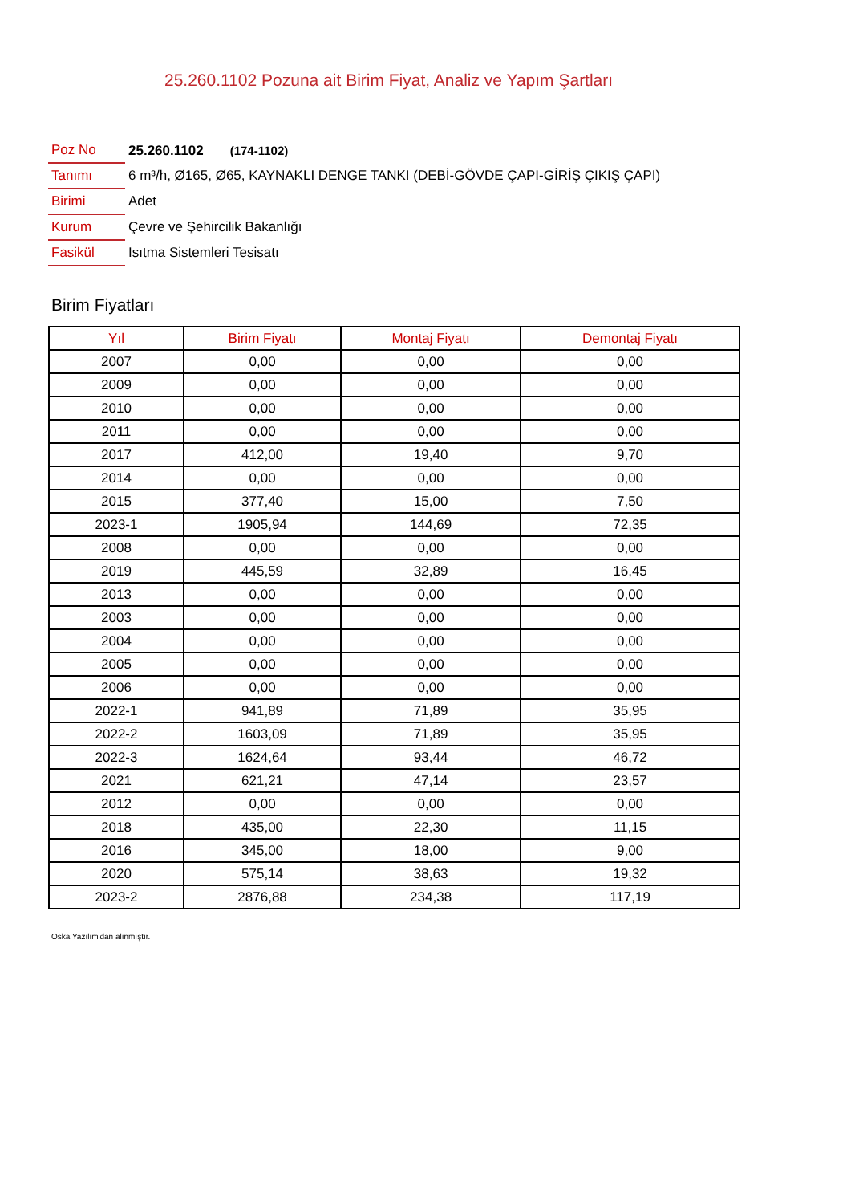25.260.1102 Pozuna ait Birim Fiyat, Analiz ve Yapım Şartları
| Poz No | 25.260.1102 (174-1102) |
| Tanımı | 6 m³/h, Ø165, Ø65, KAYNAKLI DENGE TANKI (DEBİ-GÖVDE ÇAPI-GİRİŞ ÇIKIŞ ÇAPI) |
| Birimi | Adet |
| Kurum | Çevre ve Şehircilik Bakanlığı |
| Fasikül | Isıtma Sistemleri Tesisatı |
Birim Fiyatları
| Yıl | Birim Fiyatı | Montaj Fiyatı | Demontaj Fiyatı |
| --- | --- | --- | --- |
| 2007 | 0,00 | 0,00 | 0,00 |
| 2009 | 0,00 | 0,00 | 0,00 |
| 2010 | 0,00 | 0,00 | 0,00 |
| 2011 | 0,00 | 0,00 | 0,00 |
| 2017 | 412,00 | 19,40 | 9,70 |
| 2014 | 0,00 | 0,00 | 0,00 |
| 2015 | 377,40 | 15,00 | 7,50 |
| 2023-1 | 1905,94 | 144,69 | 72,35 |
| 2008 | 0,00 | 0,00 | 0,00 |
| 2019 | 445,59 | 32,89 | 16,45 |
| 2013 | 0,00 | 0,00 | 0,00 |
| 2003 | 0,00 | 0,00 | 0,00 |
| 2004 | 0,00 | 0,00 | 0,00 |
| 2005 | 0,00 | 0,00 | 0,00 |
| 2006 | 0,00 | 0,00 | 0,00 |
| 2022-1 | 941,89 | 71,89 | 35,95 |
| 2022-2 | 1603,09 | 71,89 | 35,95 |
| 2022-3 | 1624,64 | 93,44 | 46,72 |
| 2021 | 621,21 | 47,14 | 23,57 |
| 2012 | 0,00 | 0,00 | 0,00 |
| 2018 | 435,00 | 22,30 | 11,15 |
| 2016 | 345,00 | 18,00 | 9,00 |
| 2020 | 575,14 | 38,63 | 19,32 |
| 2023-2 | 2876,88 | 234,38 | 117,19 |
Oska Yazılım'dan alınmıştır.